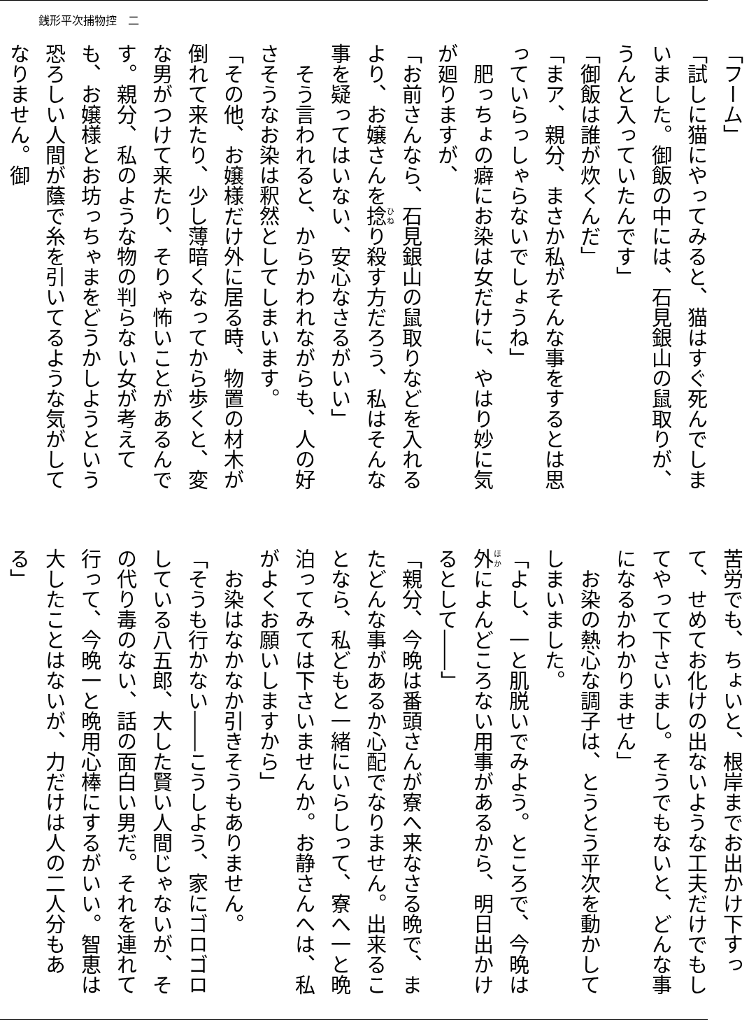銭形平次捕物控　二
「フーム」
「試しに猫にやってみると、猫はすぐ死んでしまいました。御飯の中には、石見銀山の鼠取りが、うんと入っていたんです」
「御飯は誰が炊くんだ」
「まア、親分、まさか私がそんな事をするとは思っていらっしゃらないでしょうね」
　肥っちょの癖にお染は女だけに、やはり妙に気が廻りますが、
「お前さんなら、石見銀山の鼠取りなどを入れるより、お嬢さんを捻り殺す方だろう、私はそんな事を疑ってはいない、安心なさるがいい」
　そう言われると、からかわれながらも、人の好さそうなお染は釈然としてしまいます。
「その他、お嬢様だけ外に居る時、物置の材木が倒れて来たり、少し薄暗くなってから歩くと、変な男がつけて来たり、そりゃ怖いことがあるんです。親分、私のような物の判らない女が考えても、お嬢様とお坊っちゃまをどうかしようという恐ろしい人間が蔭で糸を引いてるような気がしてなりません。御
苦労でも、ちょいと、根岸までお出かけ下すって、せめてお化けの出ないような工夫だけでもしてやって下さいまし。そうでもないと、どんな事になるかわかりません」
　お染の熱心な調子は、とうとう平次を動かしてしまいました。
「よし、一と肌脱いでみよう。ところで、今晩は外によんどころない用事があるから、明日出かけるとして――」
「親分、今晩は番頭さんが寮へ来なさる晩で、またどんな事があるか心配でなりません。出来ることなら、私どもと一緒にいらしって、寮へ一と晩泊ってみては下さいませんか。お静さんへは、私がよくお願いしますから」
　お染はなかなか引きそうもありません。
「そうも行かない――こうしよう、家にゴロゴロしている八五郎、大した賢い人間じゃないが、その代り毒のない、話の面白い男だ。それを連れて行って、今晩一と晩用心棒にするがいい。智恵は大したことはないが、力だけは人の二人分もある」